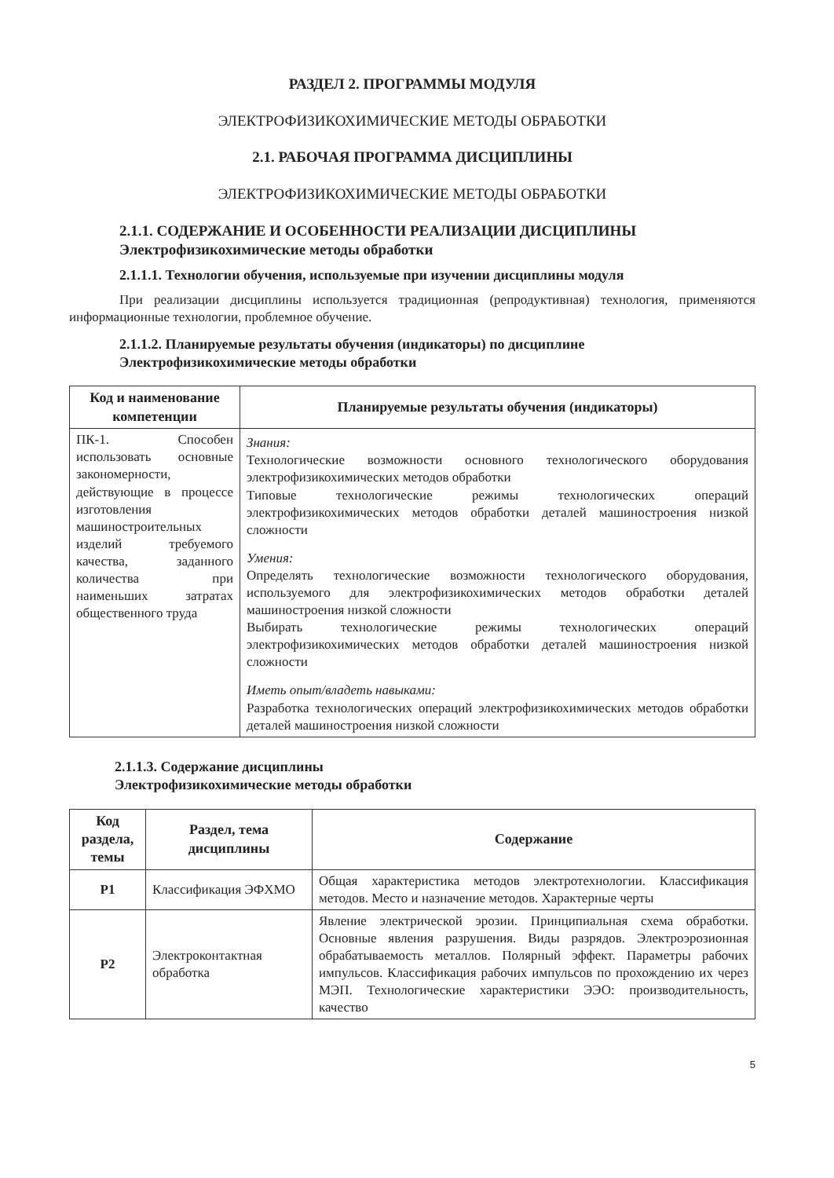РАЗДЕЛ 2. ПРОГРАММЫ МОДУЛЯ
ЭЛЕКТРОФИЗИКОХИМИЧЕСКИЕ МЕТОДЫ ОБРАБОТКИ
2.1. РАБОЧАЯ ПРОГРАММА ДИСЦИПЛИНЫ
ЭЛЕКТРОФИЗИКОХИМИЧЕСКИЕ МЕТОДЫ ОБРАБОТКИ
2.1.1. СОДЕРЖАНИЕ И ОСОБЕННОСТИ РЕАЛИЗАЦИИ ДИСЦИПЛИНЫ
Электрофизикохимические методы обработки
2.1.1.1. Технологии обучения, используемые при изучении дисциплины модуля
При реализации дисциплины используется традиционная (репродуктивная) технология, применяются информационные технологии, проблемное обучение.
2.1.1.2. Планируемые результаты обучения (индикаторы) по дисциплине
Электрофизикохимические методы обработки
| Код и наименование компетенции | Планируемые результаты обучения (индикаторы) |
| --- | --- |
| ПК-1. Способен использовать основные закономерности, действующие в процессе изготовления машиностроительных изделий требуемого качества, заданного количества при наименьших затратах общественного труда | Знания: Технологические возможности основного технологического оборудования электрофизикохимических методов обработки Типовые технологические режимы технологических операций электрофизикохимических методов обработки деталей машиностроения низкой сложности Умения: Определять технологические возможности технологического оборудования, используемого для электрофизикохимических методов обработки деталей машиностроения низкой сложности Выбирать технологические режимы технологических операций электрофизикохимических методов обработки деталей машиностроения низкой сложности Иметь опыт/владеть навыками: Разработка технологических операций электрофизикохимических методов обработки деталей машиностроения низкой сложности |
2.1.1.3. Содержание дисциплины
Электрофизикохимические методы обработки
| Код раздела, темы | Раздел, тема дисциплины | Содержание |
| --- | --- | --- |
| Р1 | Классификация ЭФХМО | Общая характеристика методов электротехнологии. Классификация методов. Место и назначение методов. Характерные черты |
| Р2 | Электроконтактная обработка | Явление электрической эрозии. Принципиальная схема обработки. Основные явления разрушения. Виды разрядов. Электроэрозионная обрабатываемость металлов. Полярный эффект. Параметры рабочих импульсов. Классификация рабочих импульсов по прохождению их через МЭП. Технологические характеристики ЭЭО: производительность, качество |
5